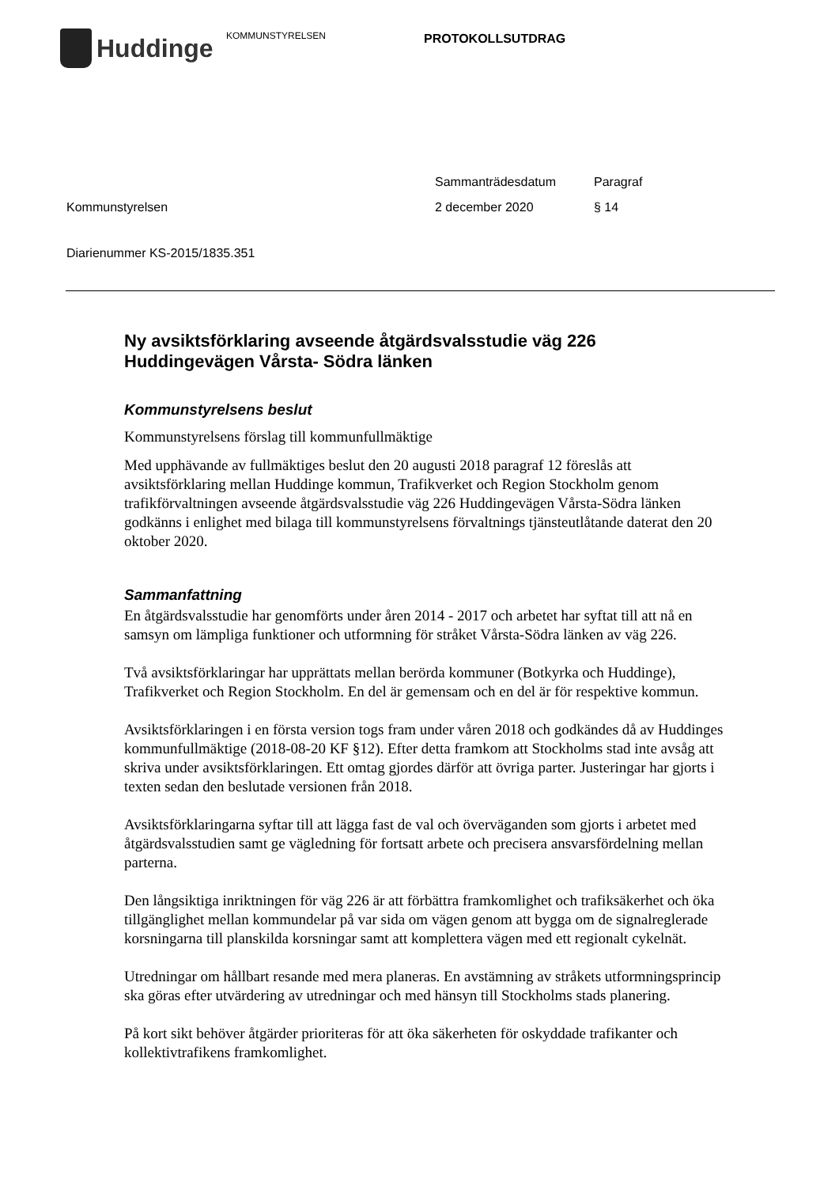Huddinge
KOMMUNSTYRELSEN
PROTOKOLLSUTDRAG
Kommunstyrelsen Sammanträdesdatum
2 december 2020
Paragraf
§ 14
Diarienummer KS-2015/1835.351
Ny avsiktsförklaring avseende åtgärdsvalsstudie väg 226 Huddingevägen Vårsta- Södra länken
Kommunstyrelsens beslut
Kommunstyrelsens förslag till kommunfullmäktige
Med upphävande av fullmäktiges beslut den 20 augusti 2018 paragraf 12 föreslås att avsiktsförklaring mellan Huddinge kommun, Trafikverket och Region Stockholm genom trafikförvaltningen avseende åtgärdsvalsstudie väg 226 Huddingevägen Vårsta-Södra länken godkänns i enlighet med bilaga till kommunstyrelsens förvaltnings tjänsteutlåtande daterat den 20 oktober 2020.
Sammanfattning
En åtgärdsvalsstudie har genomförts under åren 2014 - 2017 och arbetet har syftat till att nå en samsyn om lämpliga funktioner och utformning för stråket Vårsta-Södra länken av väg 226.
Två avsiktsförklaringar har upprättats mellan berörda kommuner (Botkyrka och Huddinge), Trafikverket och Region Stockholm. En del är gemensam och en del är för respektive kommun.
Avsiktsförklaringen i en första version togs fram under våren 2018 och godkändes då av Huddinges kommunfullmäktige (2018-08-20 KF §12). Efter detta framkom att Stockholms stad inte avsåg att skriva under avsiktsförklaringen. Ett omtag gjordes därför att övriga parter. Justeringar har gjorts i texten sedan den beslutade versionen från 2018.
Avsiktsförklaringarna syftar till att lägga fast de val och överväganden som gjorts i arbetet med åtgärdsvalsstudien samt ge vägledning för fortsatt arbete och precisera ansvarsfördelning mellan parterna.
Den långsiktiga inriktningen för väg 226 är att förbättra framkomlighet och trafiksäkerhet och öka tillgänglighet mellan kommundelar på var sida om vägen genom att bygga om de signalreglerade korsningarna till planskilda korsningar samt att komplettera vägen med ett regionalt cykelnät.
Utredningar om hållbart resande med mera planeras. En avstämning av stråkets utformningsprincip ska göras efter utvärdering av utredningar och med hänsyn till Stockholms stads planering.
På kort sikt behöver åtgärder prioriteras för att öka säkerheten för oskyddade trafikanter och kollektivtrafikens framkomlighet.